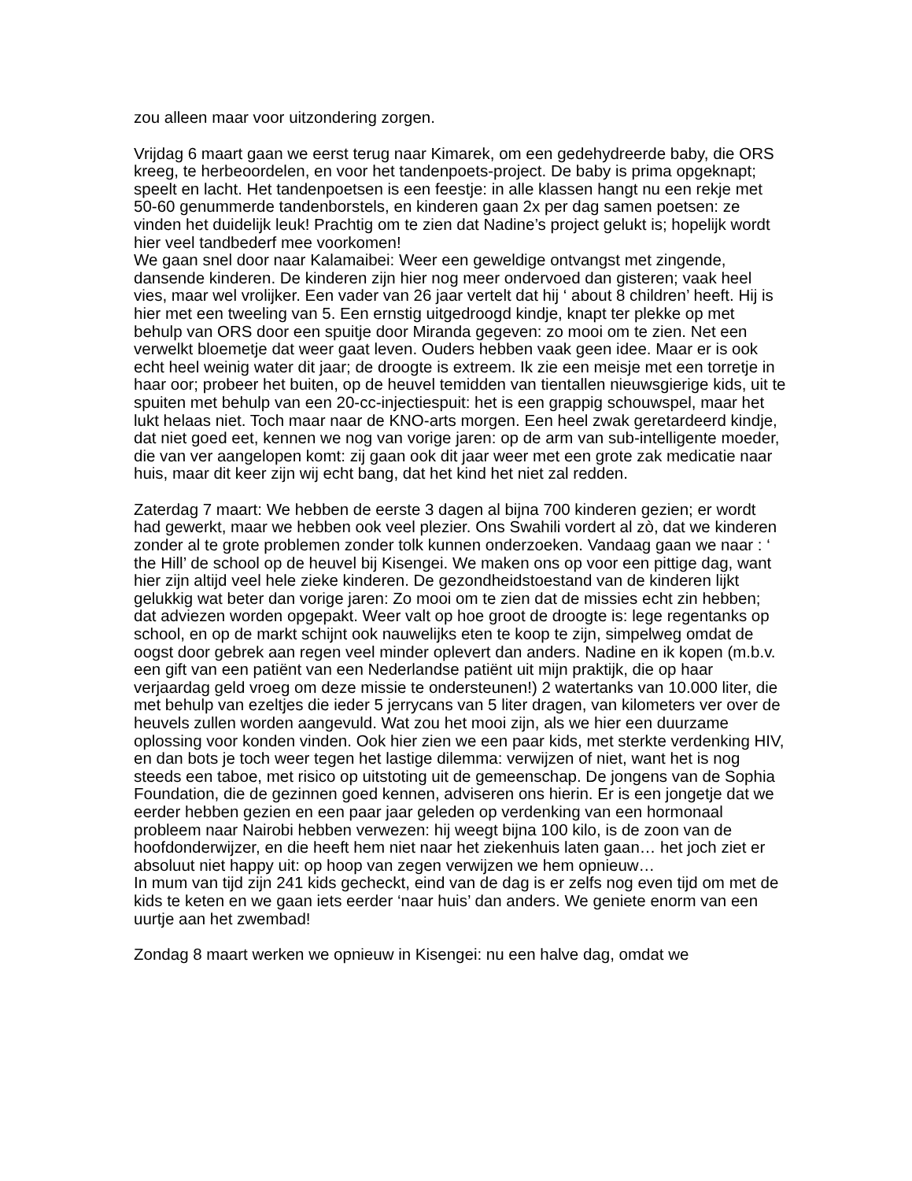zou alleen maar voor uitzondering zorgen.
Vrijdag 6 maart gaan we eerst terug naar Kimarek, om een gedehydreerde baby, die ORS kreeg, te herbeoordelen, en voor het tandenpoets-project. De baby is prima opgeknapt; speelt en lacht. Het tandenpoetsen is een feestje: in alle klassen hangt nu een rekje met 50-60 genummerde tandenborstels, en kinderen gaan 2x per dag samen poetsen: ze vinden het duidelijk leuk! Prachtig om te zien dat Nadine’s project gelukt is; hopelijk wordt hier veel tandbederf mee voorkomen!
We gaan snel door naar Kalamaibei: Weer een geweldige ontvangst met zingende, dansende kinderen. De kinderen zijn hier nog meer ondervoed dan gisteren; vaak heel vies, maar wel vrolijker. Een vader van 26 jaar vertelt dat hij ‘ about 8 children’ heeft. Hij is hier met een tweeling van 5. Een ernstig uitgedroogd kindje, knapt ter plekke op met behulp van ORS door een spuitje door Miranda gegeven: zo mooi om te zien. Net een verwelkt bloemetje dat weer gaat leven. Ouders hebben vaak geen idee. Maar er is ook echt heel weinig water dit jaar; de droogte is extreem. Ik zie een meisje met een torretje in haar oor; probeer het buiten, op de heuvel temidden van tientallen nieuwsgierige kids, uit te spuiten met behulp van een 20-cc-injectiespuit: het is een grappig schouwspel, maar het lukt helaas niet. Toch maar naar de KNO-arts morgen. Een heel zwak geretardeerd kindje, dat niet goed eet, kennen we nog van vorige jaren: op de arm van sub-intelligente moeder, die van ver aangelopen komt: zij gaan ook dit jaar weer met een grote zak medicatie naar huis, maar dit keer zijn wij echt bang, dat het kind het niet zal redden.
Zaterdag 7 maart: We hebben de eerste 3 dagen al bijna 700 kinderen gezien; er wordt had gewerkt, maar we hebben ook veel plezier. Ons Swahili vordert al zò, dat we kinderen zonder al te grote problemen zonder tolk kunnen onderzoeken. Vandaag gaan we naar : ‘ the Hill’ de school op de heuvel bij Kisengei. We maken ons op voor een pittige dag, want hier zijn altijd veel hele zieke kinderen. De gezondheidstoestand van de kinderen lijkt gelukkig wat beter dan vorige jaren: Zo mooi om te zien dat de missies echt zin hebben; dat adviezen worden opgepakt. Weer valt op hoe groot de droogte is: lege regentanks op school, en op de markt schijnt ook nauwelijks eten te koop te zijn, simpelweg omdat de oogst door gebrek aan regen veel minder oplevert dan anders. Nadine en ik kopen (m.b.v. een gift van een patiënt van een Nederlandse patiënt uit mijn praktijk, die op haar verjaardag geld vroeg om deze missie te ondersteunen!) 2 watertanks van 10.000 liter, die met behulp van ezeltjes die ieder 5 jerrycans van 5 liter dragen, van kilometers ver over de heuvels zullen worden aangevuld. Wat zou het mooi zijn, als we hier een duurzame oplossing voor konden vinden. Ook hier zien we een paar kids, met sterkte verdenking HIV, en dan bots je toch weer tegen het lastige dilemma: verwijzen of niet, want het is nog steeds een taboe, met risico op uitstoting uit de gemeenschap. De jongens van de Sophia Foundation, die de gezinnen goed kennen, adviseren ons hierin. Er is een jongetje dat we eerder hebben gezien en een paar jaar geleden op verdenking van een hormonaal probleem naar Nairobi hebben verwezen: hij weegt bijna 100 kilo, is de zoon van de hoofdonderwijzer, en die heeft hem niet naar het ziekenhuis laten gaan… het joch ziet er absoluut niet happy uit: op hoop van zegen verwijzen we hem opnieuw…
In mum van tijd zijn 241 kids gecheckt, eind van de dag is er zelfs nog even tijd om met de kids te keten en we gaan iets eerder ‘naar huis’ dan anders. We geniete enorm van een uurtje aan het zwembad!
Zondag 8 maart werken we opnieuw in Kisengei: nu een halve dag, omdat we